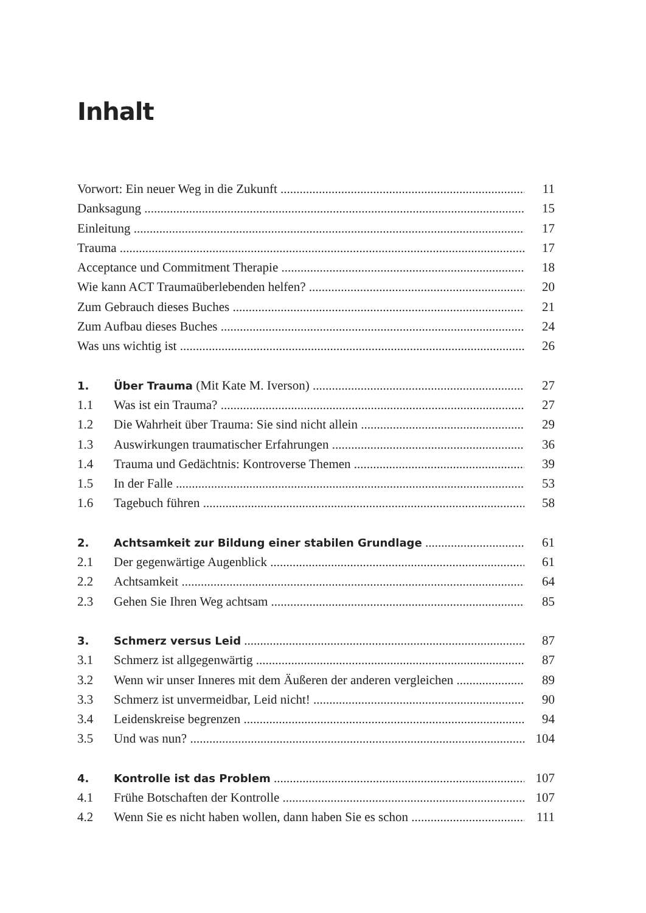Inhalt
Vorwort: Ein neuer Weg in die Zukunft 11
Danksagung 15
Einleitung 17
Trauma 17
Acceptance und Commitment Therapie 18
Wie kann ACT Traumaüberlebenden helfen? 20
Zum Gebrauch dieses Buches 21
Zum Aufbau dieses Buches 24
Was uns wichtig ist 26
1. Über Trauma (Mit Kate M. Iverson) 27
1.1 Was ist ein Trauma? 27
1.2 Die Wahrheit über Trauma: Sie sind nicht allein 29
1.3 Auswirkungen traumatischer Erfahrungen 36
1.4 Trauma und Gedächtnis: Kontroverse Themen 39
1.5 In der Falle 53
1.6 Tagebuch führen 58
2. Achtsamkeit zur Bildung einer stabilen Grundlage 61
2.1 Der gegenwärtige Augenblick 61
2.2 Achtsamkeit 64
2.3 Gehen Sie Ihren Weg achtsam 85
3. Schmerz versus Leid 87
3.1 Schmerz ist allgegenwärtig 87
3.2 Wenn wir unser Inneres mit dem Äußeren der anderen vergleichen 89
3.3 Schmerz ist unvermeidbar, Leid nicht! 90
3.4 Leidenskreise begrenzen 94
3.5 Und was nun? 104
4. Kontrolle ist das Problem 107
4.1 Frühe Botschaften der Kontrolle 107
4.2 Wenn Sie es nicht haben wollen, dann haben Sie es schon 111